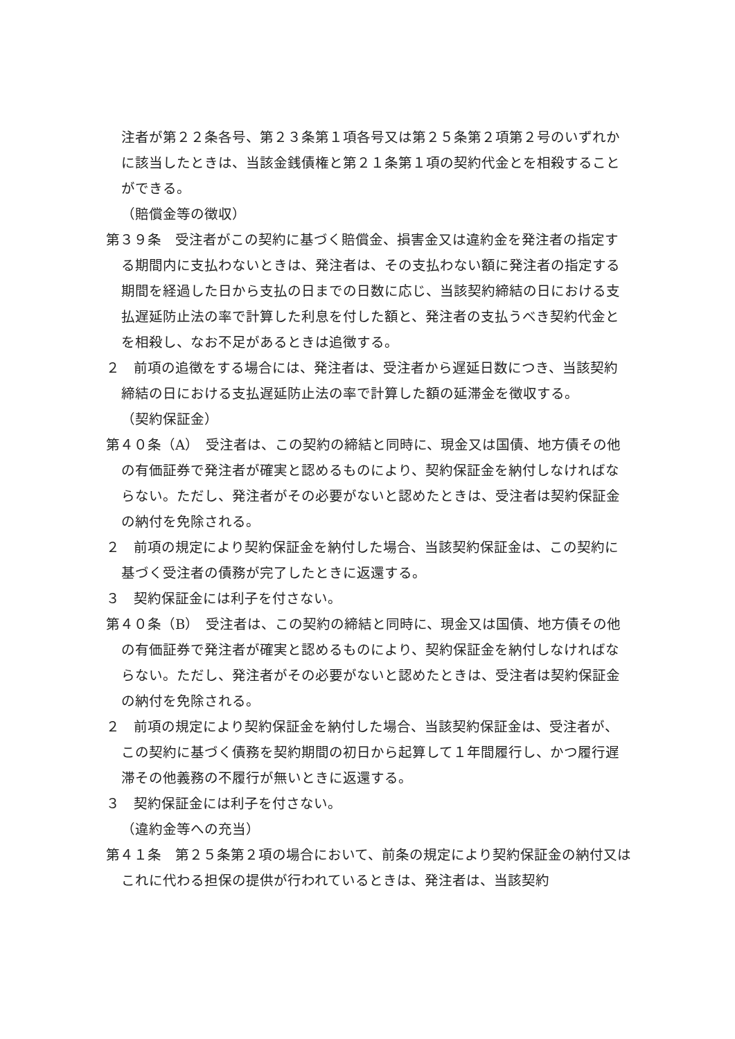注者が第２２条各号、第２３条第１項各号又は第２５条第２項第２号のいずれかに該当したときは、当該金銭債権と第２１条第１項の契約代金とを相殺することができる。
（賠償金等の徴収）
第３９条　受注者がこの契約に基づく賠償金、損害金又は違約金を発注者の指定する期間内に支払わないときは、発注者は、その支払わない額に発注者の指定する期間を経過した日から支払の日までの日数に応じ、当該契約締結の日における支払遅延防止法の率で計算した利息を付した額と、発注者の支払うべき契約代金とを相殺し、なお不足があるときは追徴する。
２　前項の追徴をする場合には、発注者は、受注者から遅延日数につき、当該契約締結の日における支払遅延防止法の率で計算した額の延滞金を徴収する。
（契約保証金）
第４０条（A）　受注者は、この契約の締結と同時に、現金又は国債、地方債その他の有価証券で発注者が確実と認めるものにより、契約保証金を納付しなければならない。ただし、発注者がその必要がないと認めたときは、受注者は契約保証金の納付を免除される。
２　前項の規定により契約保証金を納付した場合、当該契約保証金は、この契約に基づく受注者の債務が完了したときに返還する。
３　契約保証金には利子を付さない。
第４０条（B）　受注者は、この契約の締結と同時に、現金又は国債、地方債その他の有価証券で発注者が確実と認めるものにより、契約保証金を納付しなければならない。ただし、発注者がその必要がないと認めたときは、受注者は契約保証金の納付を免除される。
２　前項の規定により契約保証金を納付した場合、当該契約保証金は、受注者が、この契約に基づく債務を契約期間の初日から起算して１年間履行し、かつ履行遅滞その他義務の不履行が無いときに返還する。
３　契約保証金には利子を付さない。
（違約金等への充当）
第４１条　第２５条第２項の場合において、前条の規定により契約保証金の納付又はこれに代わる担保の提供が行われているときは、発注者は、当該契約